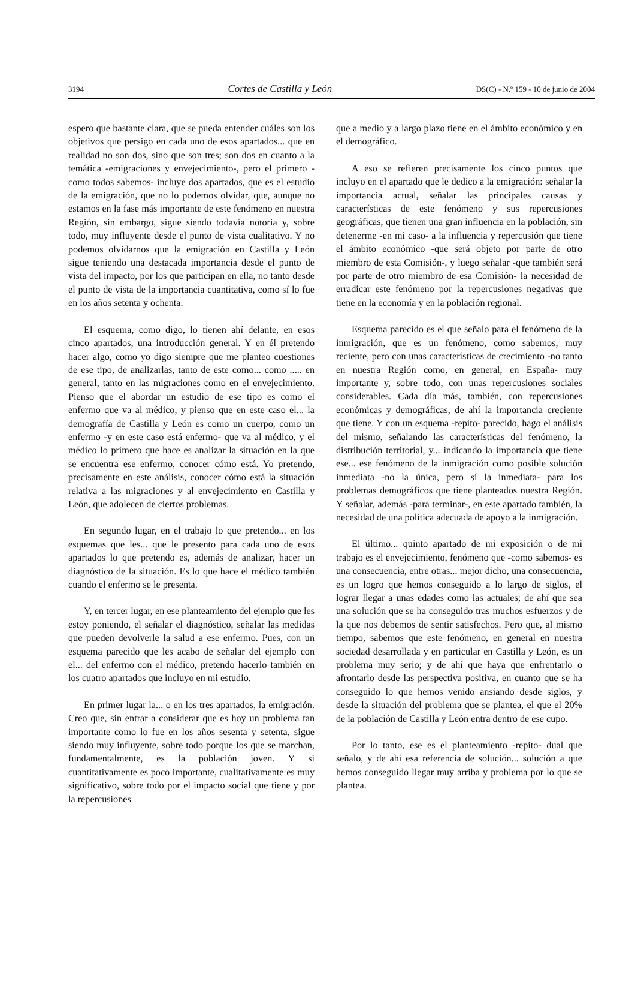3194 Cortes de Castilla y León DS(C) - N.º 159 - 10 de junio de 2004
espero que bastante clara, que se pueda entender cuáles son los objetivos que persigo en cada uno de esos apartados... que en realidad no son dos, sino que son tres; son dos en cuanto a la temática -emigraciones y envejecimiento-, pero el primero -como todos sabemos- incluye dos apartados, que es el estudio de la emigración, que no lo podemos olvidar, que, aunque no estamos en la fase más importante de este fenómeno en nuestra Región, sin embargo, sigue siendo todavía notoria y, sobre todo, muy influyente desde el punto de vista cualitativo. Y no podemos olvidarnos que la emigración en Castilla y León sigue teniendo una destacada importancia desde el punto de vista del impacto, por los que participan en ella, no tanto desde el punto de vista de la importancia cuantitativa, como sí lo fue en los años setenta y ochenta.
El esquema, como digo, lo tienen ahí delante, en esos cinco apartados, una introducción general. Y en él pretendo hacer algo, como yo digo siempre que me planteo cuestiones de ese tipo, de analizarlas, tanto de este como... como ..... en general, tanto en las migraciones como en el envejecimiento. Pienso que el abordar un estudio de ese tipo es como el enfermo que va al médico, y pienso que en este caso el... la demografía de Castilla y León es como un cuerpo, como un enfermo -y en este caso está enfermo- que va al médico, y el médico lo primero que hace es analizar la situación en la que se encuentra ese enfermo, conocer cómo está. Yo pretendo, precisamente en este análisis, conocer cómo está la situación relativa a las migraciones y al envejecimiento en Castilla y León, que adolecen de ciertos problemas.
En segundo lugar, en el trabajo lo que pretendo... en los esquemas que les... que le presento para cada uno de esos apartados lo que pretendo es, además de analizar, hacer un diagnóstico de la situación. Es lo que hace el médico también cuando el enfermo se le presenta.
Y, en tercer lugar, en ese planteamiento del ejemplo que les estoy poniendo, el señalar el diagnóstico, señalar las medidas que pueden devolverle la salud a ese enfermo. Pues, con un esquema parecido que les acabo de señalar del ejemplo con el... del enfermo con el médico, pretendo hacerlo también en los cuatro apartados que incluyo en mi estudio.
En primer lugar la... o en los tres apartados, la emigración. Creo que, sin entrar a considerar que es hoy un problema tan importante como lo fue en los años sesenta y setenta, sigue siendo muy influyente, sobre todo porque los que se marchan, fundamentalmente, es la población joven. Y si cuantitativamente es poco importante, cualitativamente es muy significativo, sobre todo por el impacto social que tiene y por la repercusiones
que a medio y a largo plazo tiene en el ámbito económico y en el demográfico.
A eso se refieren precisamente los cinco puntos que incluyo en el apartado que le dedico a la emigración: señalar la importancia actual, señalar las principales causas y características de este fenómeno y sus repercusiones geográficas, que tienen una gran influencia en la población, sin detenerme -en mi caso- a la influencia y repercusión que tiene el ámbito económico -que será objeto por parte de otro miembro de esta Comisión-, y luego señalar -que también será por parte de otro miembro de esa Comisión- la necesidad de erradicar este fenómeno por la repercusiones negativas que tiene en la economía y en la población regional.
Esquema parecido es el que señalo para el fenómeno de la inmigración, que es un fenómeno, como sabemos, muy reciente, pero con unas características de crecimiento -no tanto en nuestra Región como, en general, en España- muy importante y, sobre todo, con unas repercusiones sociales considerables. Cada día más, también, con repercusiones económicas y demográficas, de ahí la importancia creciente que tiene. Y con un esquema -repito- parecido, hago el análisis del mismo, señalando las características del fenómeno, la distribución territorial, y... indicando la importancia que tiene ese... ese fenómeno de la inmigración como posible solución inmediata -no la única, pero sí la inmediata- para los problemas demográficos que tiene planteados nuestra Región. Y señalar, además -para terminar-, en este apartado también, la necesidad de una política adecuada de apoyo a la inmigración.
El último... quinto apartado de mi exposición o de mi trabajo es el envejecimiento, fenómeno que -como sabemos- es una consecuencia, entre otras... mejor dicho, una consecuencia, es un logro que hemos conseguido a lo largo de siglos, el lograr llegar a unas edades como las actuales; de ahí que sea una solución que se ha conseguido tras muchos esfuerzos y de la que nos debemos de sentir satisfechos. Pero que, al mismo tiempo, sabemos que este fenómeno, en general en nuestra sociedad desarrollada y en particular en Castilla y León, es un problema muy serio; y de ahí que haya que enfrentarlo o afrontarlo desde las perspectiva positiva, en cuanto que se ha conseguido lo que hemos venido ansiando desde siglos, y desde la situación del problema que se plantea, el que el 20% de la población de Castilla y León entra dentro de ese cupo.
Por lo tanto, ese es el planteamiento -repito- dual que señalo, y de ahí esa referencia de solución... solución a que hemos conseguido llegar muy arriba y problema por lo que se plantea.